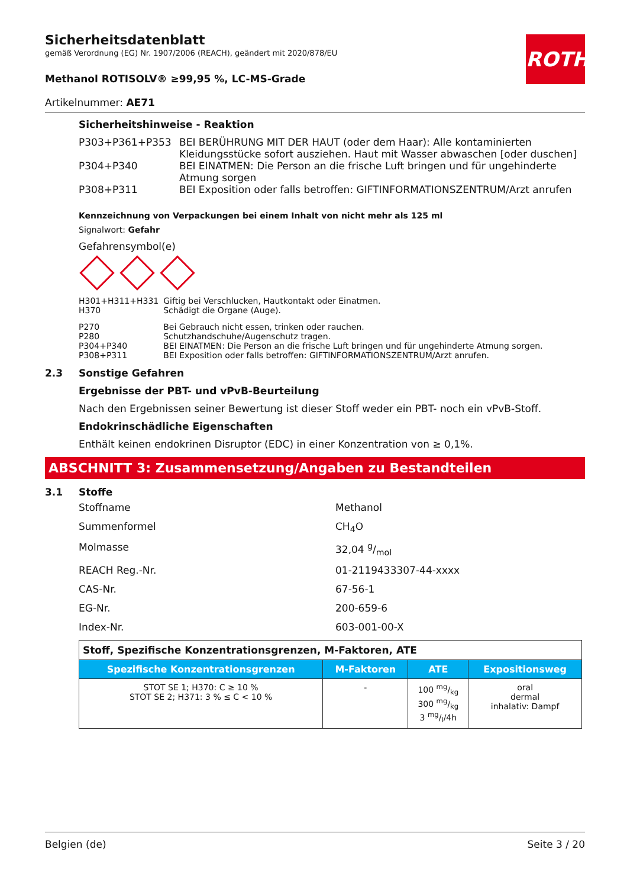ROTH
Sicherheitsdatenblatt
gemäß Verordnung (EG) Nr. 1907/2006 (REACH), geändert mit 2020/878/EU
Methanol ROTISOLV® ≥99,95 %, LC-MS-Grade
Artikelnummer: AE71
Sicherheitshinweise - Reaktion
| P303+P361+P353 | BEI BERÜHRUNG MIT DER HAUT (oder dem Haar): Alle kontaminierten Kleidungsstücke sofort ausziehen. Haut mit Wasser abwaschen [oder duschen] |
| P304+P340 | BEI EINATMEN: Die Person an die frische Luft bringen und für ungehinderte Atmung sorgen |
| P308+P311 | BEI Exposition oder falls betroffen: GIFTINFORMATIONSZENTRUM/Arzt anrufen |
Kennzeichnung von Verpackungen bei einem Inhalt von nicht mehr als 125 ml
Signalwort: Gefahr
Gefahrensymbol(e)
| H301+H311+H331 | Giftig bei Verschlucken, Hautkontakt oder Einatmen. |
| H370 | Schädigt die Organe (Auge). |
| P270 | Bei Gebrauch nicht essen, trinken oder rauchen. |
| P280 | Schutzhandschuhe/Augenschutz tragen. |
| P304+P340 | BEI EINATMEN: Die Person an die frische Luft bringen und für ungehinderte Atmung sorgen. |
| P308+P311 | BEI Exposition oder falls betroffen: GIFTINFORMATIONSZENTRUM/Arzt anrufen. |
2.3 Sonstige Gefahren
Ergebnisse der PBT- und vPvB-Beurteilung
Nach den Ergebnissen seiner Bewertung ist dieser Stoff weder ein PBT- noch ein vPvB-Stoff.
Endokrinschädliche Eigenschaften
Enthält keinen endokrinen Disruptor (EDC) in einer Konzentration von ≥ 0,1%.
ABSCHNITT 3: Zusammensetzung/Angaben zu Bestandteilen
3.1 Stoffe
Stoffname Methanol
Summenformel CH<sub>4</sub>O
Molmasse 32,04 g/mol
REACH Reg.-Nr. 01-2119433307-44-xxxx
CAS-Nr. 67-56-1
EG-Nr. 200-659-6
Index-Nr. 603-001-00-X
| Stoff, Spezifische Konzentrationsgrenzen, M-Faktoren, ATE | | | |
| Spezifische Konzentrationsgrenzen | M-Faktoren | ATE | Expositionsweg |
| STOT SE 1; H370: C ≥ 10 % STOT SE 2; H371: 3 % ≤ C < 10 % | - | 100 mg/kg 300 mg/kg 3 mg/l/4h | oral dermal inhalativ: Dampf |
Belgien (de) Seite 3 / 20